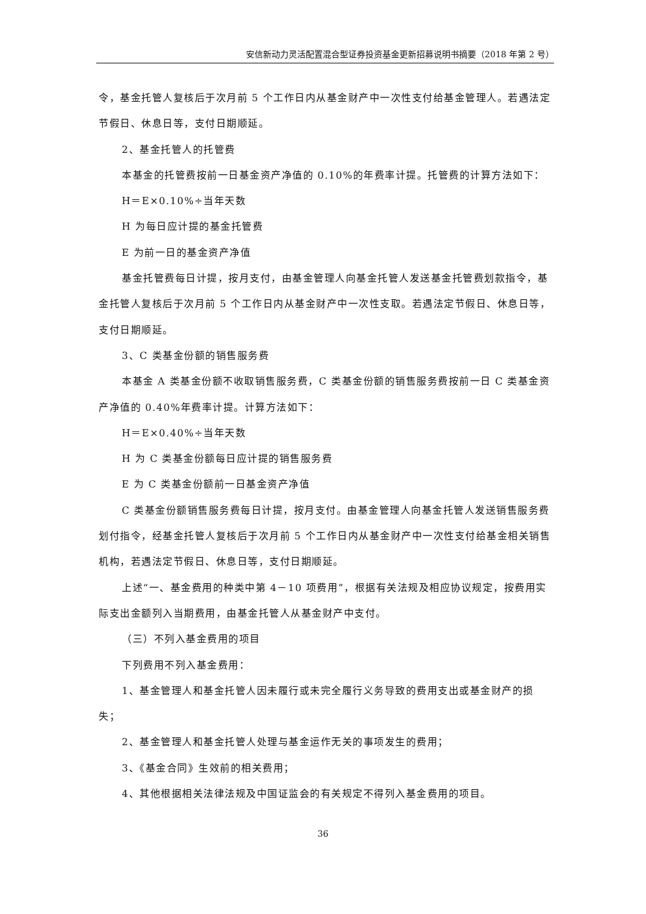安信新动力灵活配置混合型证券投资基金更新招募说明书摘要（2018 年第 2 号）
令，基金托管人复核后于次月前 5 个工作日内从基金财产中一次性支付给基金管理人。若遇法定节假日、休息日等，支付日期顺延。
2、基金托管人的托管费
本基金的托管费按前一日基金资产净值的 0.10%的年费率计提。托管费的计算方法如下：
H＝E×0.10%÷当年天数
H 为每日应计提的基金托管费
E 为前一日的基金资产净值
基金托管费每日计提，按月支付，由基金管理人向基金托管人发送基金托管费划款指令，基金托管人复核后于次月前 5 个工作日内从基金财产中一次性支取。若遇法定节假日、休息日等，支付日期顺延。
3、C 类基金份额的销售服务费
本基金 A 类基金份额不收取销售服务费，C 类基金份额的销售服务费按前一日 C 类基金资产净值的 0.40%年费率计提。计算方法如下：
H＝E×0.40%÷当年天数
H 为 C 类基金份额每日应计提的销售服务费
E 为 C 类基金份额前一日基金资产净值
C 类基金份额销售服务费每日计提，按月支付。由基金管理人向基金托管人发送销售服务费划付指令，经基金托管人复核后于次月前 5 个工作日内从基金财产中一次性支付给基金相关销售机构，若遇法定节假日、休息日等，支付日期顺延。
上述“一、基金费用的种类中第 4－10 项费用”，根据有关法规及相应协议规定，按费用实际支出金额列入当期费用，由基金托管人从基金财产中支付。
（三）不列入基金费用的项目
下列费用不列入基金费用：
1、基金管理人和基金托管人因未履行或未完全履行义务导致的费用支出或基金财产的损失；
2、基金管理人和基金托管人处理与基金运作无关的事项发生的费用；
3、《基金合同》生效前的相关费用；
4、其他根据相关法律法规及中国证监会的有关规定不得列入基金费用的项目。
36